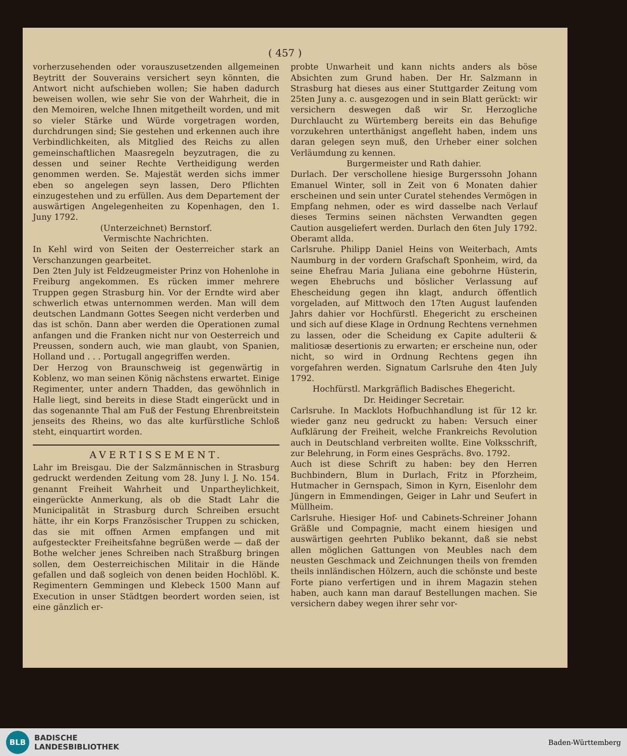( 457 )
vorherzusehenden oder vorauszusetzenden allgemeinen Beytritt der Souverains versichert seyn könnten, die Antwort nicht aufschieben wollen; Sie haben dadurch beweisen wollen, wie sehr Sie von der Wahrheit, die in den Memoiren, welche Ihnen mitgetheilt worden, und mit so vieler Stärke und Würde vorgetragen worden, durchdrungen sind; Sie gestehen und erkennen auch ihre Verbindlichkeiten, als Mitglied des Reichs zu allen gemeinschaftlichen Maasregeln beyzutragen, die zu dessen und seiner Rechte Vertheidigung werden genommen werden. Se. Majestät werden sichs immer eben so angelegen seyn lassen, Dero Pflichten einzugestehen und zu erfüllen. Aus dem Departement der auswärtigen Angelegenheiten zu Kopenhagen, den 1. Juny 1792.
(Unterzeichnet) Bernstorf.
Vermischte Nachrichten.
In Kehl wird von Seiten der Oesterreicher stark an Verschanzungen gearbeitet.
Den 2ten July ist Feldzeugmeister Prinz von Hohenlohe in Freiburg angekommen. Es rücken immer mehrere Truppen gegen Strasburg hin. Vor der Erndte wird aber schwerlich etwas unternommen werden. Man will dem deutschen Landmann Gottes Seegen nicht verderben und das ist schön. Dann aber werden die Operationen zumal anfangen und die Franken nicht nur von Oesterreich und Preussen, sondern auch, wie man glaubt, von Spanien, Holland und . . . Portugall angegriffen werden.
Der Herzog von Braunschweig ist gegenwärtig in Koblenz, wo man seinen König nächstens erwartet. Einige Regimenter, unter andern Thadden, das gewöhnlich in Halle liegt, sind bereits in diese Stadt eingerückt und in das sogenannte Thal am Fuß der Festung Ehrenbreitstein jenseits des Rheins, wo das alte kurfürstliche Schloß steht, einquartirt worden.
AVERTISSEMENT.
Lahr im Breisgau. Die der Salzmännischen in Strasburg gedruckt werdenden Zeitung vom 28. Juny l. J. No. 154. genannt Freiheit Wahrheit und Unpartheylichkeit, eingerückte Anmerkung, als ob die Stadt Lahr die Municipalität in Strasburg durch Schreiben ersucht hätte, ihr ein Korps Französischer Truppen zu schicken, das sie mit offnen Armen empfangen und mit aufgesteckter Freiheitsfahne begrüßen werde — daß der Bothe welcher jenes Schreiben nach Straßburg bringen sollen, dem Oesterreichischen Militair in die Hände gefallen und daß sogleich von denen beiden Hochlöbl. K. Regimentern Gemmingen und Klebeck 1500 Mann auf Execution in unser Städtgen beordert worden seien, ist eine gänzlich er-
probte Unwarheit und kann nichts anders als böse Absichten zum Grund haben. Der Hr. Salzmann in Strasburg hat dieses aus einer Stuttgarder Zeitung vom 25ten Juny a. c. ausgezogen und in sein Blatt gerückt: wir versichern deswegen daß wir Sr. Herzogliche Durchlaucht zu Würtemberg bereits ein das Behufige vorzukehren unterthänigst angefleht haben, indem uns daran gelegen seyn muß, den Urheber einer solchen Verläumdung zu kennen.
Burgermeister und Rath dahier.
Durlach. Der verschollene hiesige Burgerssohn Johann Emanuel Winter, soll in Zeit von 6 Monaten dahier erscheinen und sein unter Curatel stehendes Vermögen in Empfang nehmen, oder es wird dasselbe nach Verlauf dieses Termins seinen nächsten Verwandten gegen Caution ausgeliefert werden. Durlach den 6ten July 1792. Oberamt allda.
Carlsruhe. Philipp Daniel Heins von Weiterbach, Amts Naumburg in der vordern Grafschaft Sponheim, wird, da seine Ehefrau Maria Juliana eine gebohrne Hüsterin, wegen Ehebruchs und böslicher Verlassung auf Ehescheidung gegen ihn klagt, andurch öffentlich vorgeladen, auf Mittwoch den 17ten August laufenden Jahrs dahier vor Hochfürstl. Ehegericht zu erscheinen und sich auf diese Klage in Ordnung Rechtens vernehmen zu lassen, oder die Scheidung ex Capite adulterii & malitiosæ desertionis zu erwarten; er erscheine nun, oder nicht, so wird in Ordnung Rechtens gegen ihn vorgefahren werden. Signatum Carlsruhe den 4ten July 1792.
Hochfürstl. Markgräflich Badisches Ehegericht.
Dr. Heidinger Secretair.
Carlsruhe. In Macklots Hofbuchhandlung ist für 12 kr. wieder ganz neu gedruckt zu haben: Versuch einer Aufklärung der Freiheit, welche Frankreichs Revolution auch in Deutschland verbreiten wollte. Eine Volksschrift, zur Belehrung, in Form eines Gesprächs. 8vo. 1792.
Auch ist diese Schrift zu haben: bey den Herren Buchbindern, Blum in Durlach, Fritz in Pforzheim, Hutmacher in Gernspach, Simon in Kyrn, Eisenlohr dem Jüngern in Emmendingen, Geiger in Lahr und Seufert in Müllheim.
Carlsruhe. Hiesiger Hof- und Cabinets-Schreiner Johann Gräßle und Compagnie, macht einem hiesigen und auswärtigen geehrten Publiko bekannt, daß sie nebst allen möglichen Gattungen von Meubles nach dem neusten Geschmack und Zeichnungen theils von fremden theils innländischen Hölzern, auch die schönste und beste Forte piano verfertigen und in ihrem Magazin stehen haben, auch kann man darauf Bestellungen machen. Sie versichern dabey wegen ihrer sehr vor-
BLB
BADISCHE
LANDESBIBLIOTHEK
Baden-Württemberg